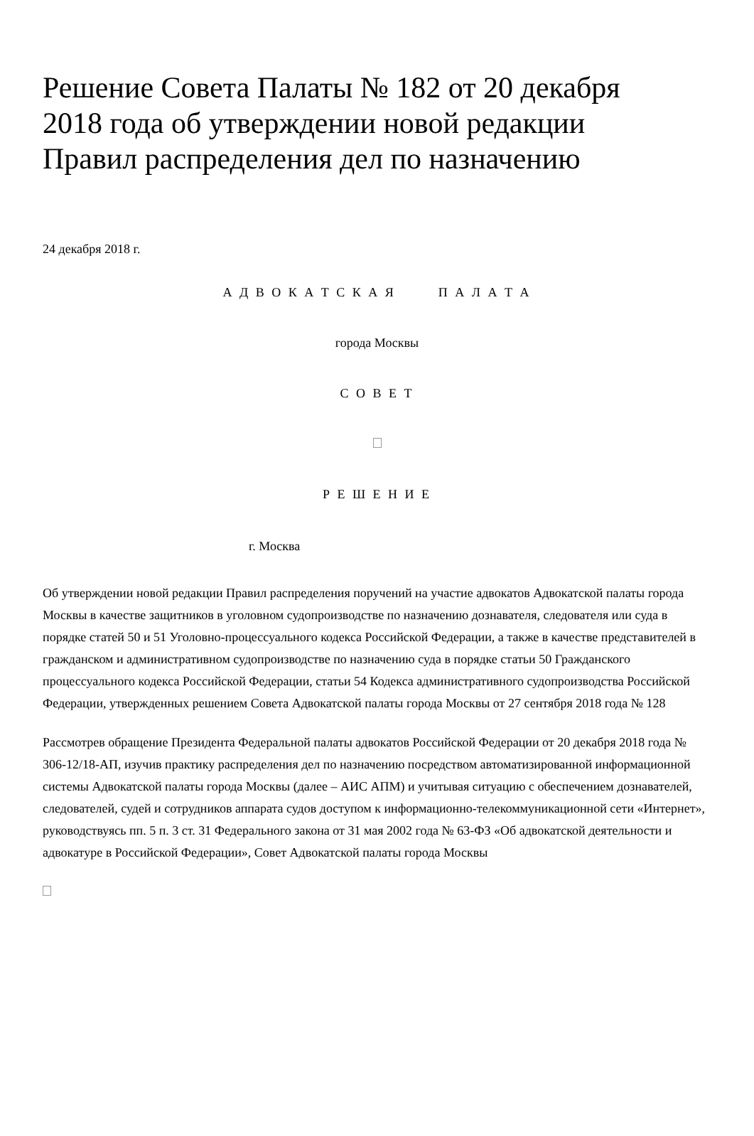Решение Совета Палаты № 182 от 20 декабря 2018 года об утверждении новой редакции Правил распределения дел по назначению
24 декабря 2018 г.
А Д В О К А Т С К А Я П А Л А Т А
города Москвы
С О В Е Т
Р Е Ш Е Н И Е
г. Москва
Об утверждении новой редакции Правил распределения поручений на участие адвокатов Адвокатской палаты города Москвы в качестве защитников в уголовном судопроизводстве по назначению дознавателя, следователя или суда в порядке статей 50 и 51 Уголовно-процессуального кодекса Российской Федерации, а также в качестве представителей в гражданском и административном судопроизводстве по назначению суда в порядке статьи 50 Гражданского процессуального кодекса Российской Федерации, статьи 54 Кодекса административного судопроизводства Российской Федерации, утвержденных решением Совета Адвокатской палаты города Москвы от 27 сентября 2018 года № 128
Рассмотрев обращение Президента Федеральной палаты адвокатов Российской Федерации от 20 декабря 2018 года № 306-12/18-АП, изучив практику распределения дел по назначению посредством автоматизированной информационной системы Адвокатской палаты города Москвы (далее – АИС АПМ) и учитывая ситуацию с обеспечением дознавателей, следователей, судей и сотрудников аппарата судов доступом к информационно-телекоммуникационной сети «Интернет», руководствуясь пп. 5 п. 3 ст. 31 Федерального закона от 31 мая 2002 года № 63-ФЗ «Об адвокатской деятельности и адвокатуре в Российской Федерации», Совет Адвокатской палаты города Москвы